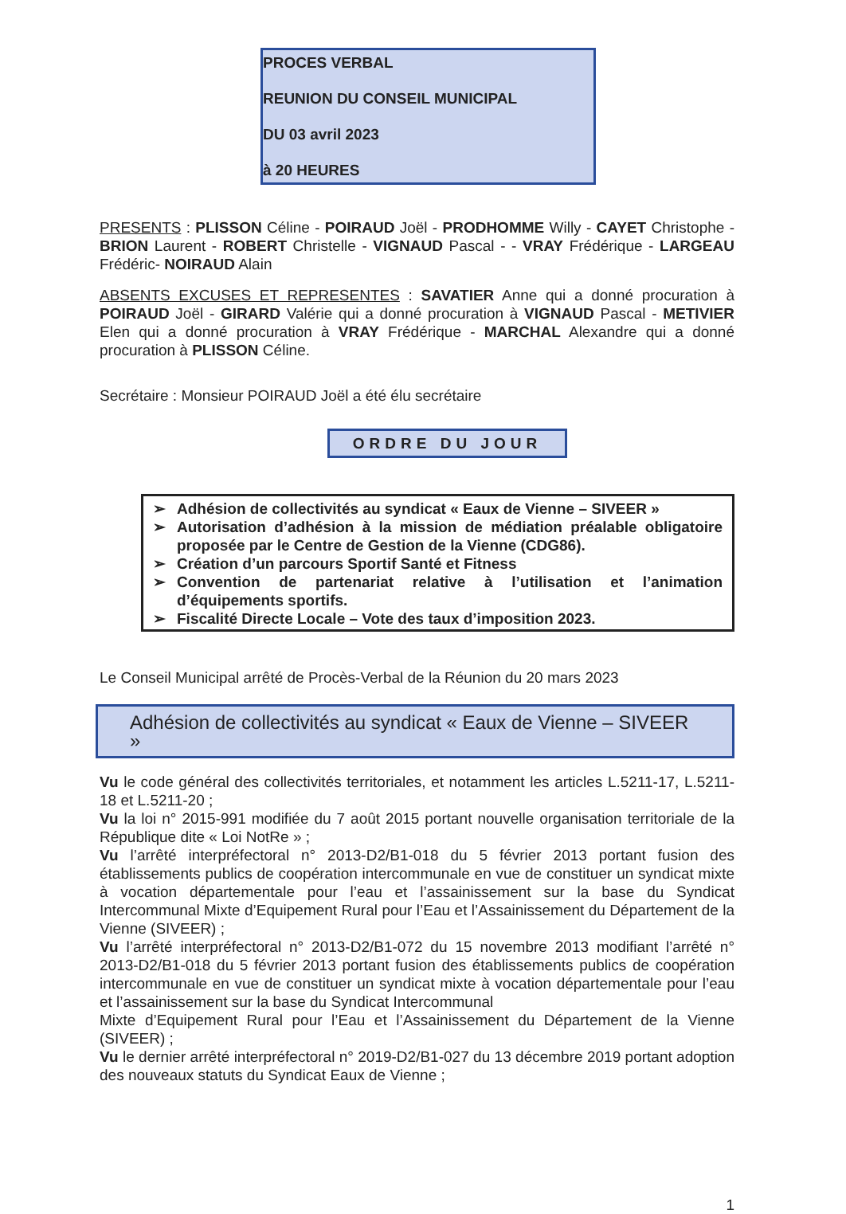PROCES VERBAL
REUNION DU CONSEIL MUNICIPAL
DU 03 avril 2023
à 20 HEURES
PRESENTS : PLISSON Céline - POIRAUD Joël - PRODHOMME Willy - CAYET Christophe - BRION Laurent - ROBERT Christelle - VIGNAUD Pascal - - VRAY Frédérique - LARGEAU Frédéric- NOIRAUD Alain
ABSENTS EXCUSES ET REPRESENTES : SAVATIER Anne qui a donné procuration à POIRAUD Joël - GIRARD Valérie qui a donné procuration à VIGNAUD Pascal - METIVIER Elen qui a donné procuration à VRAY Frédérique - MARCHAL Alexandre qui a donné procuration à PLISSON Céline.
Secrétaire : Monsieur POIRAUD Joël a été élu secrétaire
ORDRE DU JOUR
➢ Adhésion de collectivités au syndicat « Eaux de Vienne – SIVEER »
➢ Autorisation d’adhésion à la mission de médiation préalable obligatoire proposée par le Centre de Gestion de la Vienne (CDG86).
➢ Création d’un parcours Sportif Santé et Fitness
➢ Convention de partenariat relative à l’utilisation et l’animation d’équipements sportifs.
➢ Fiscalité Directe Locale – Vote des taux d’imposition 2023.
Le Conseil Municipal arrêté de Procès-Verbal de la Réunion du 20 mars 2023
Adhésion de collectivités au syndicat « Eaux de Vienne – SIVEER »
Vu le code général des collectivités territoriales, et notamment les articles L.5211-17, L.5211-18 et L.5211-20 ;
Vu la loi n° 2015-991 modifiée du 7 août 2015 portant nouvelle organisation territoriale de la République dite « Loi NotRe » ;
Vu l’arrêté interpréfectoral n° 2013-D2/B1-018 du 5 février 2013 portant fusion des établissements publics de coopération intercommunale en vue de constituer un syndicat mixte à vocation départementale pour l’eau et l’assainissement sur la base du Syndicat Intercommunal Mixte d’Equipement Rural pour l’Eau et l’Assainissement du Département de la Vienne (SIVEER) ;
Vu l’arrêté interpréfectoral n° 2013-D2/B1-072 du 15 novembre 2013 modifiant l’arrêté n° 2013-D2/B1-018 du 5 février 2013 portant fusion des établissements publics de coopération intercommunale en vue de constituer un syndicat mixte à vocation départementale pour l’eau et l’assainissement sur la base du Syndicat Intercommunal
Mixte d’Equipement Rural pour l’Eau et l’Assainissement du Département de la Vienne (SIVEER) ;
Vu le dernier arrêté interpréfectoral n° 2019-D2/B1-027 du 13 décembre 2019 portant adoption des nouveaux statuts du Syndicat Eaux de Vienne ;
1